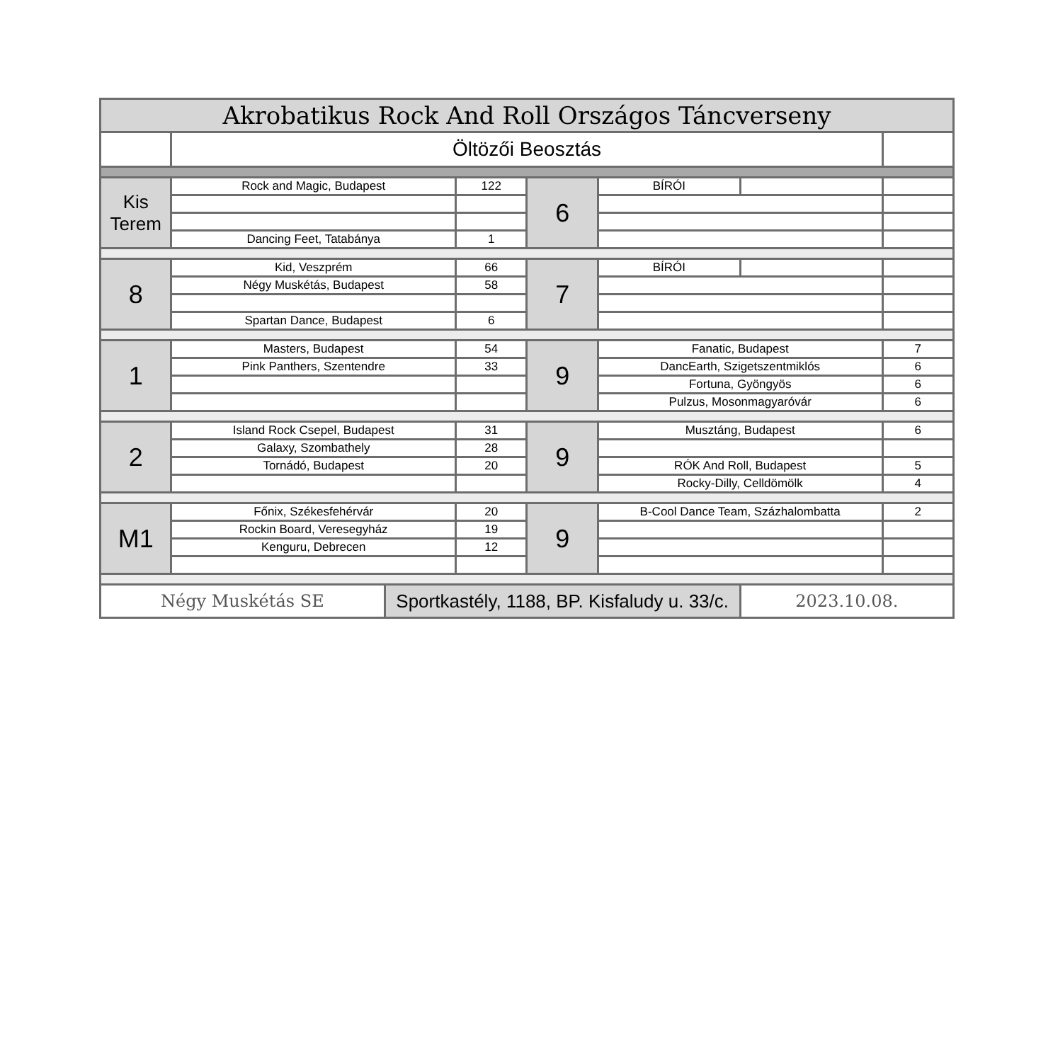| Akrobatikus Rock And Roll Országos Táncverseny | | | | | | | |
| --- | --- | --- | --- | --- | --- | --- | --- |
| | Öltözői Beosztás | | | | | | |
| Kis Terem | Rock and Magic, Budapest | | 122 | 6 | BÍRÓI | | |
| | Dancing Feet, Tatabánya | | 1 | | | | |
| 8 | Kid, Veszprém | | 66 | 7 | BÍRÓI | | |
| | Négy Muskétás, Budapest | | 58 | | | | |
| | Spartan Dance, Budapest | | 6 | | | | |
| 1 | Masters, Budapest | | 54 | 9 | Fanatic, Budapest | | 7 |
| | Pink Panthers, Szentendre | | 33 | | DancEarth, Szigetszentmiklós | | 6 |
| | | | | | Fortuna, Gyöngyös | | 6 |
| | | | | | Pulzus, Mosonmagyaróvár | | 6 |
| 2 | Island Rock Csepel, Budapest | | 31 | 9 | Musztáng, Budapest | | 6 |
| | Galaxy, Szombathely | | 28 | | | | |
| | Tornádó, Budapest | | 20 | | RÓK And Roll, Budapest | | 5 |
| | | | | | Rocky-Dilly, Celldömölk | | 4 |
| M1 | Főnix, Székesfehérvár | | 20 | 9 | B-Cool Dance Team, Százhalombatta | | 2 |
| | Rockin Board, Veresegyház | | 19 | | | | |
| | Kenguru, Debrecen | | 12 | | | | |
| Négy Muskétás SE | | Sportkastély, 1188, BP. Kisfaludy u. 33/c. | | | | 2023.10.08. | |